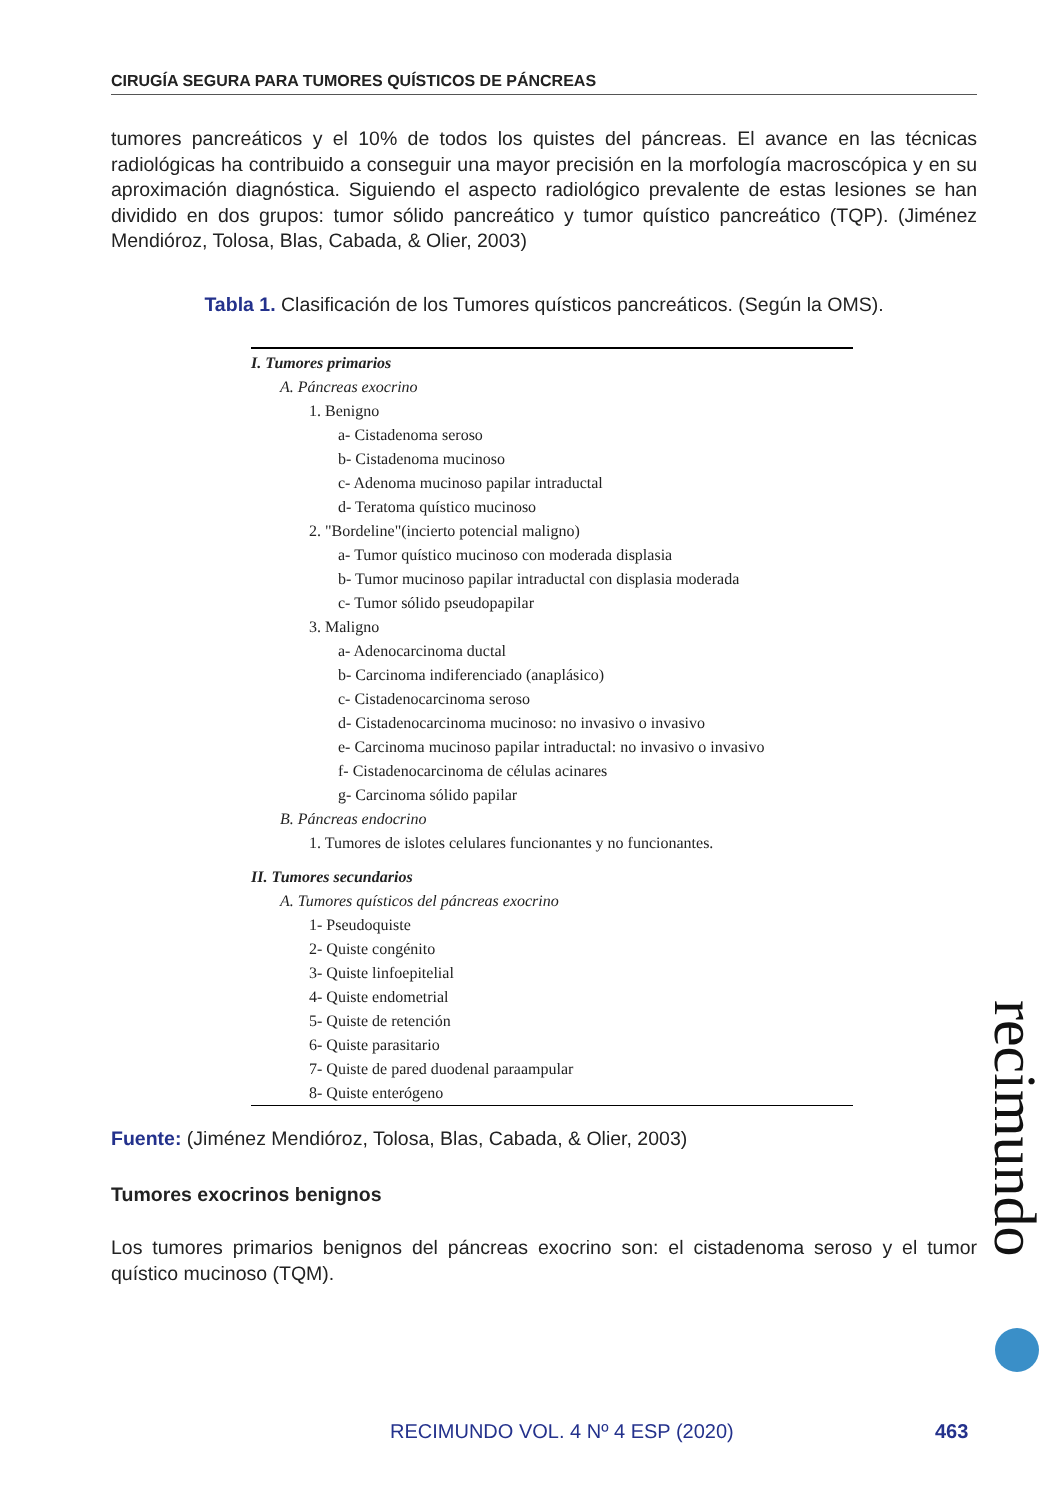CIRUGÍA SEGURA PARA TUMORES QUÍSTICOS DE PÁNCREAS
tumores pancreáticos y el 10% de todos los quistes del páncreas. El avance en las técnicas radiológicas ha contribuido a conseguir una mayor precisión en la morfología macroscópica y en su aproximación diagnóstica. Siguiendo el aspecto radiológico prevalente de estas lesiones se han dividido en dos grupos: tumor sólido pancreático y tumor quístico pancreático (TQP). (Jiménez Mendióroz, Tolosa, Blas, Cabada, & Olier, 2003)
Tabla 1. Clasificación de los Tumores quísticos pancreáticos. (Según la OMS).
I. Tumores primarios
A. Páncreas exocrino
1. Benigno
a- Cistadenoma seroso
b- Cistadenoma mucinoso
c- Adenoma mucinoso papilar intraductal
d- Teratoma quístico mucinoso
2. "Bordeline"(incierto potencial maligno)
a- Tumor quístico mucinoso con moderada displasia
b- Tumor mucinoso papilar intraductal con displasia moderada
c- Tumor sólido pseudopapilar
3. Maligno
a- Adenocarcinoma ductal
b- Carcinoma indiferenciado (anaplásico)
c- Cistadenocarcinoma seroso
d- Cistadenocarcinoma mucinoso: no invasivo o invasivo
e- Carcinoma mucinoso papilar intraductal: no invasivo o invasivo
f- Cistadenocarcinoma de células acinares
g- Carcinoma sólido papilar
B. Páncreas endocrino
1. Tumores de islotes celulares funcionantes y no funcionantes.
II. Tumores secundarios
A. Tumores quísticos del páncreas exocrino
1- Pseudoquiste
2- Quiste congénito
3- Quiste linfoepitelial
4- Quiste endometrial
5- Quiste de retención
6- Quiste parasitario
7- Quiste de pared duodenal paraampular
8- Quiste enterógeno
Fuente: (Jiménez Mendióroz, Tolosa, Blas, Cabada, & Olier, 2003)
Tumores exocrinos benignos
Los tumores primarios benignos del páncreas exocrino son: el cistadenoma seroso y el tumor quístico mucinoso (TQM).
recimundo
RECIMUNDO VOL. 4 Nº 4 ESP (2020)
463